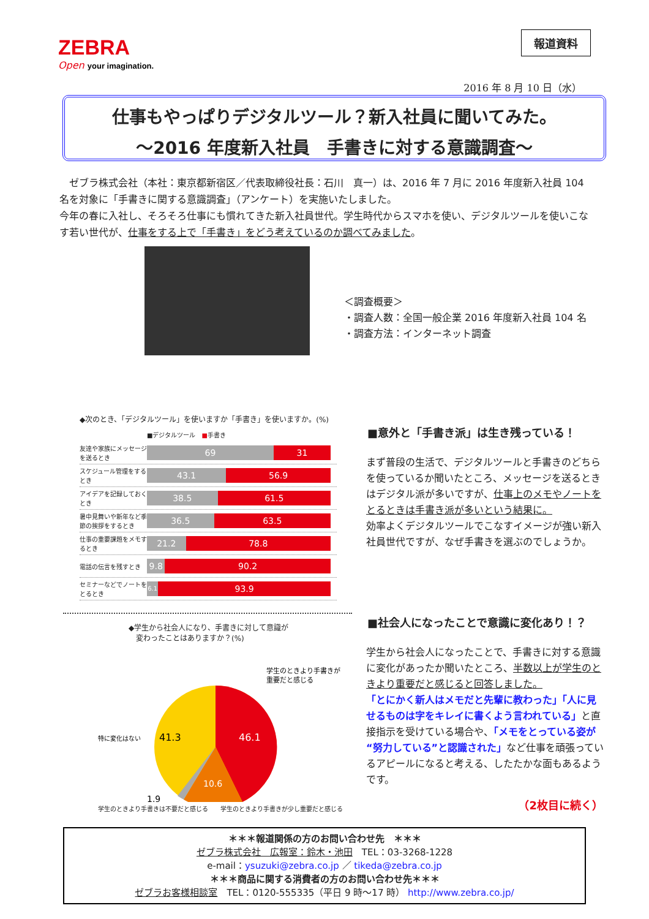ZEBRA
Open your imagination.
報道資料
2016 年 8 月 10 日（水）
仕事もやっぱりデジタルツール？新入社員に聞いてみた。
～2016 年度新入社員　手書きに対する意識調査～
　ゼブラ株式会社（本社：東京都新宿区／代表取締役社長：石川　真一）は、2016 年 7 月に 2016 年度新入社員 104 名を対象に「手書きに関する意識調査」（アンケート）を実施いたしました。
今年の春に入社し、そろそろ仕事にも慣れてきた新入社員世代。学生時代からスマホを使い、デジタルツールを使いこなす若い世代が、仕事をする上で「手書き」をどう考えているのか調べてみました。
＜調査概要＞
・調査人数：全国一般企業 2016 年度新入社員 104 名
・調査方法：インターネット調査
◆次のとき、「デジタルツール」を使いますか「手書き」を使いますか。(%)
■デジタルツール　■手書き
友達や家族にメッセージを送るとき
69 31
スケジュール管理をするとき
43.1 56.9
アイデアを記録しておくとき
38.5 61.5
暑中見舞いや新年など季節の挨拶をするとき
36.5 63.5
仕事の重要課題をメモするとき
21.2 78.8
電話の伝言を残すとき
9.8 90.2
セミナーなどでノートをとるとき
6.1
93.9
■意外と「手書き派」は生き残っている！
まず普段の生活で、デジタルツールと手書きのどちらを使っているか聞いたところ、メッセージを送るときはデジタル派が多いですが、仕事上のメモやノートをとるときは手書き派が多いという結果に。
効率よくデジタルツールでこなすイメージが強い新入社員世代ですが、なぜ手書きを選ぶのでしょうか。
◆学生から社会人になり、手書きに対して意識が
　変わったことはありますか？(%)
46.1
41.3
10.6
1.9
学生のときより手書きが
重要だと感じる
特に変化はない
学生のときより手書きは不要だと感じる　　学生のときより手書きが少し重要だと感じる
■社会人になったことで意識に変化あり！？
学生から社会人になったことで、手書きに対する意識に変化があったか聞いたところ、半数以上が学生のときより重要だと感じると回答しました。
「とにかく新人はメモだと先輩に教わった」「人に見せるものは字をキレイに書くよう言われている」と直接指示を受けている場合や、「メモをとっている姿が“努力している”と認識された」など仕事を頑張っているアピールになると考える、したたかな面もあるようです。
（2枚目に続く）
＊＊＊報道関係の方のお問い合わせ先　＊＊＊
ゼブラ株式会社　広報室：鈴木・池田　TEL：03-3268-1228
e-mail：ysuzuki@zebra.co.jp ／ tikeda@zebra.co.jp
＊＊＊商品に関する消費者の方のお問い合わせ先＊＊＊
ゼブラお客様相談室　TEL：0120-555335（平日 9 時～17 時） http://www.zebra.co.jp/